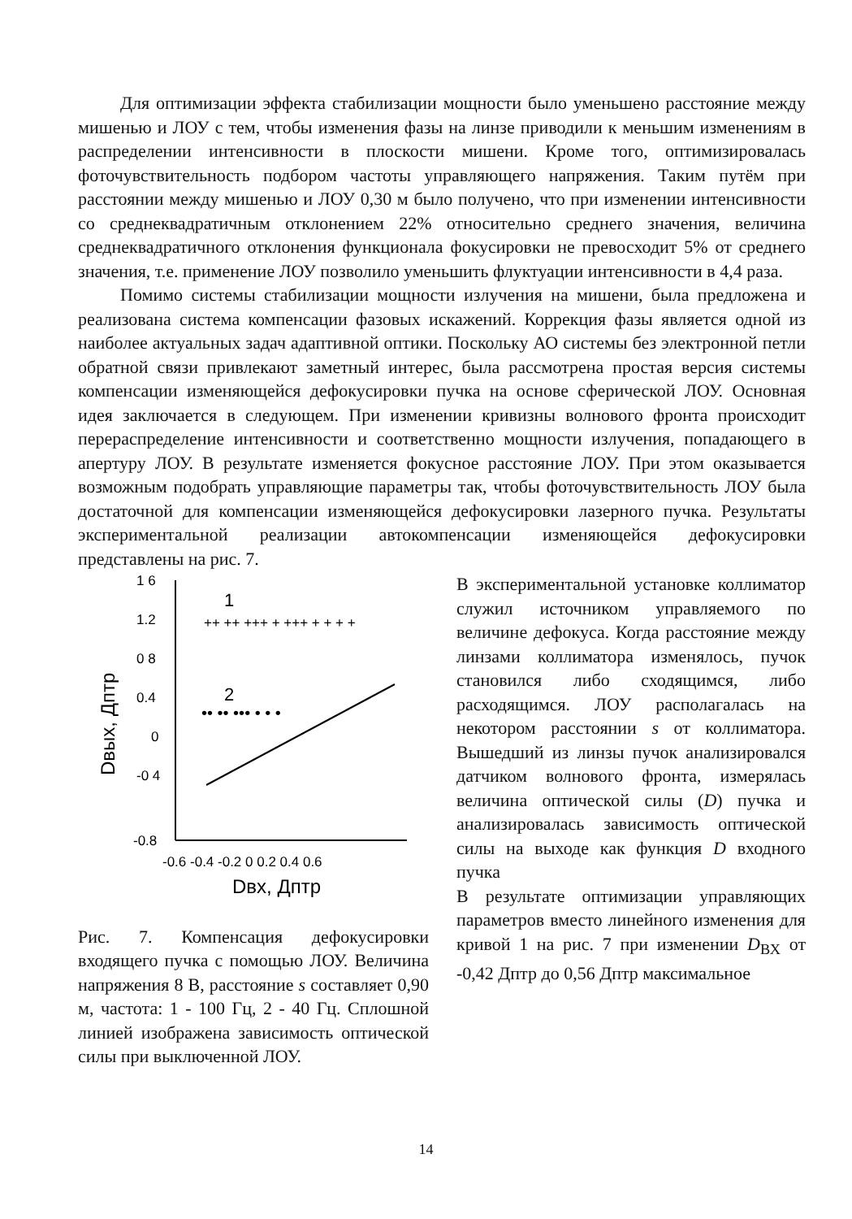Для оптимизации эффекта стабилизации мощности было уменьшено расстояние между мишенью и ЛОУ с тем, чтобы изменения фазы на линзе приводили к меньшим изменениям в распределении интенсивности в плоскости мишени. Кроме того, оптимизировалась фоточувствительность подбором частоты управляющего напряжения. Таким путём при расстоянии между мишенью и ЛОУ 0,30 м было получено, что при изменении интенсивности со среднеквадратичным отклонением 22% относительно среднего значения, величина среднеквадратичного отклонения функционала фокусировки не превосходит 5% от среднего значения, т.е. применение ЛОУ позволило уменьшить флуктуации интенсивности в 4,4 раза.
Помимо системы стабилизации мощности излучения на мишени, была предложена и реализована система компенсации фазовых искажений. Коррекция фазы является одной из наиболее актуальных задач адаптивной оптики. Поскольку АО системы без электронной петли обратной связи привлекают заметный интерес, была рассмотрена простая версия системы компенсации изменяющейся дефокусировки пучка на основе сферической ЛОУ. Основная идея заключается в следующем. При изменении кривизны волнового фронта происходит перераспределение интенсивности и соответственно мощности излучения, попадающего в апертуру ЛОУ. В результате изменяется фокусное расстояние ЛОУ. При этом оказывается возможным подобрать управляющие параметры так, чтобы фоточувствительность ЛОУ была достаточной для компенсации изменяющейся дефокусировки лазерного пучка. Результаты экспериментальной реализации автокомпенсации изменяющейся дефокусировки представлены на рис. 7.
1 6
1.2
0 8
0.4
0
-0 4
-0.8
-0.6 -0.4 -0.2 0 0.2 0.4 0.6
Dвх, Дптр
Dвых, Дптр
1
2
++ ++ +++ + +++ + + + +
•• •• ••• • • •
Рис. 7. Компенсация дефокусировки входящего пучка с помощью ЛОУ. Величина напряжения 8 В, расстояние s составляет 0,90 м, частота: 1 - 100 Гц, 2 - 40 Гц. Сплошной линией изображена зависимость оптической силы при выключенной ЛОУ.
В экспериментальной установке коллиматор служил источником управляемого по величине дефокуса. Когда расстояние между линзами коллиматора изменялось, пучок становился либо сходящимся, либо расходящимся. ЛОУ располагалась на некотором расстоянии s от коллиматора. Вышедший из линзы пучок анализировался датчиком волнового фронта, измерялась величина оптической силы (D) пучка и анализировалась зависимость оптической силы на выходе как функция D входного пучка
В результате оптимизации управляющих параметров вместо линейного изменения для кривой 1 на рис. 7 при изменении D<sub>ВХ</sub> от -0,42 Дптр до 0,56 Дптр максимальное
14